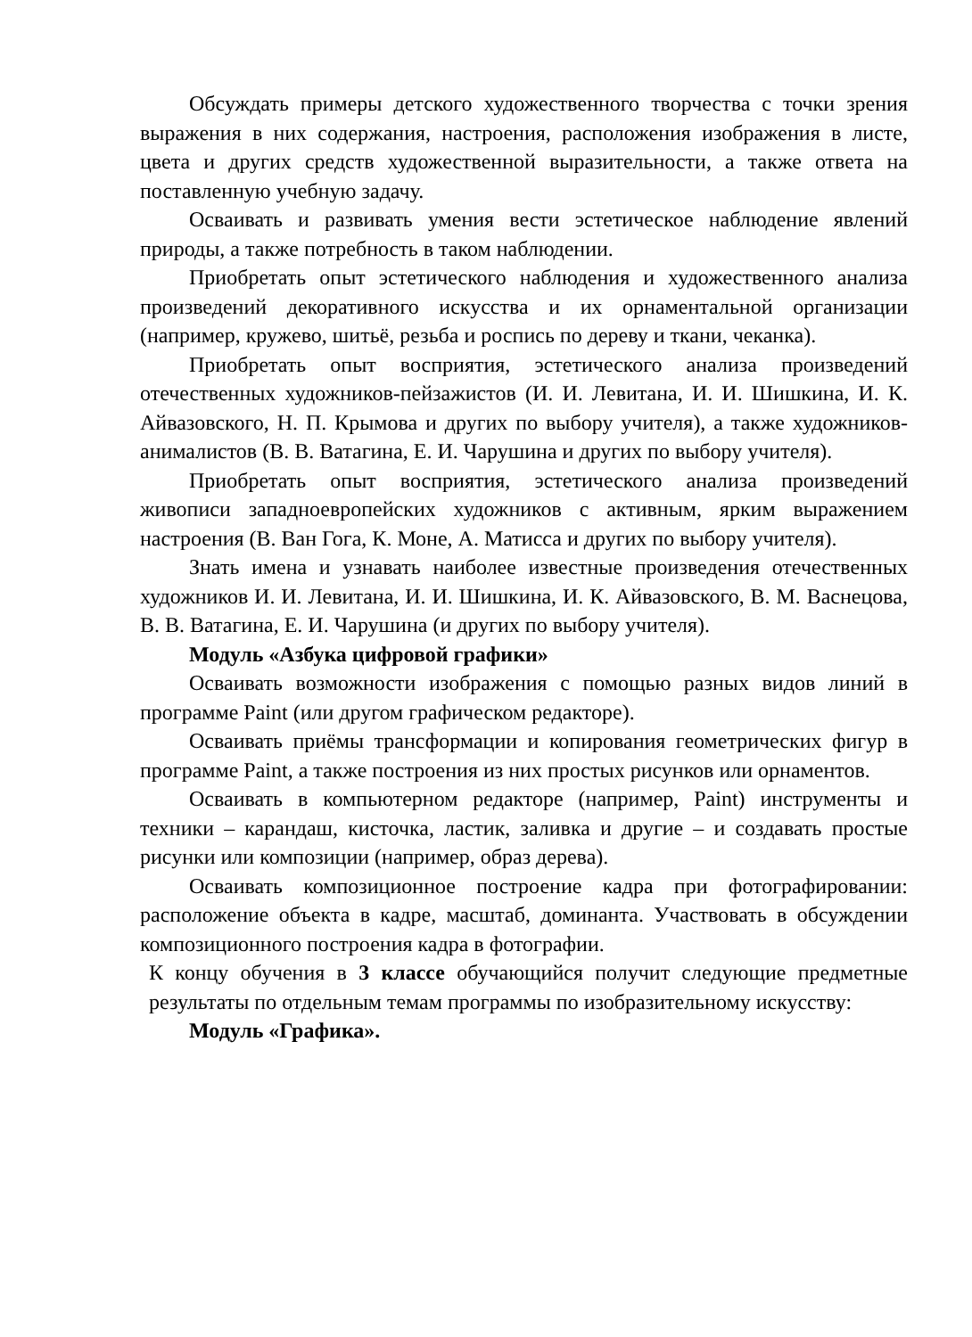Обсуждать примеры детского художественного творчества с точки зрения выражения в них содержания, настроения, расположения изображения в листе, цвета и других средств художественной выразительности, а также ответа на поставленную учебную задачу.
Осваивать и развивать умения вести эстетическое наблюдение явлений природы, а также потребность в таком наблюдении.
Приобретать опыт эстетического наблюдения и художественного анализа произведений декоративного искусства и их орнаментальной организации (например, кружево, шитьё, резьба и роспись по дереву и ткани, чеканка).
Приобретать опыт восприятия, эстетического анализа произведений отечественных художников-пейзажистов (И. И. Левитана, И. И. Шишкина, И. К. Айвазовского, Н. П. Крымова и других по выбору учителя), а также художников-анималистов (В. В. Ватагина, Е. И. Чарушина и других по выбору учителя).
Приобретать опыт восприятия, эстетического анализа произведений живописи западноевропейских художников с активным, ярким выражением настроения (В. Ван Гога, К. Моне, А. Матисса и других по выбору учителя).
Знать имена и узнавать наиболее известные произведения отечественных художников И. И. Левитана, И. И. Шишкина, И. К. Айвазовского, В. М. Васнецова, В. В. Ватагина, Е. И. Чарушина (и других по выбору учителя).
Модуль «Азбука цифровой графики»
Осваивать возможности изображения с помощью разных видов линий в программе Paint (или другом графическом редакторе).
Осваивать приёмы трансформации и копирования геометрических фигур в программе Paint, а также построения из них простых рисунков или орнаментов.
Осваивать в компьютерном редакторе (например, Paint) инструменты и техники – карандаш, кисточка, ластик, заливка и другие – и создавать простые рисунки или композиции (например, образ дерева).
Осваивать композиционное построение кадра при фотографировании: расположение объекта в кадре, масштаб, доминанта. Участвовать в обсуждении композиционного построения кадра в фотографии.
К концу обучения в 3 классе обучающийся получит следующие предметные результаты по отдельным темам программы по изобразительному искусству:
Модуль «Графика».